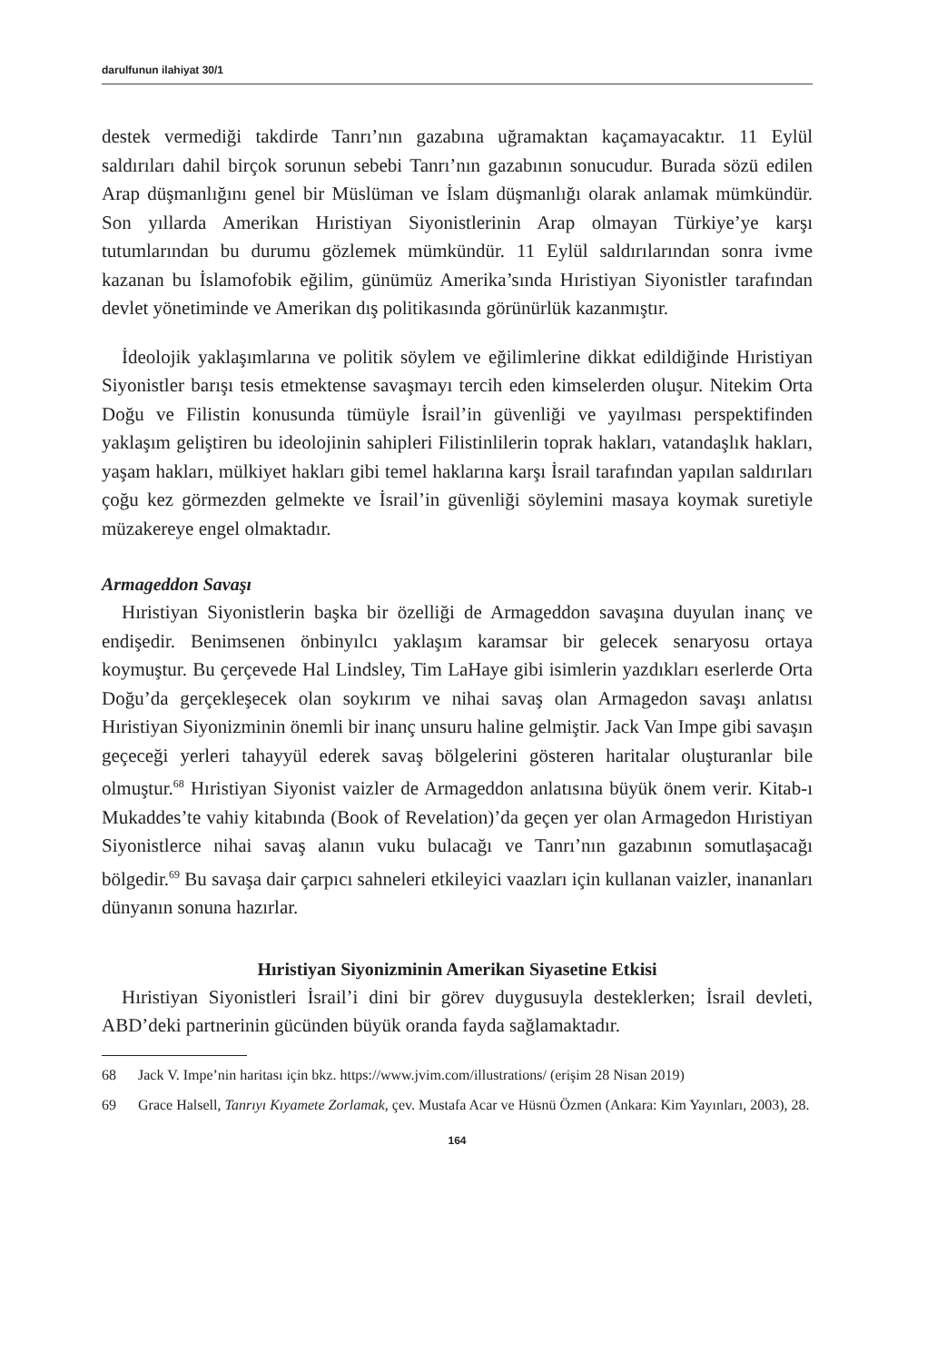darulfunun ilahiyat 30/1
destek vermediği takdirde Tanrı’nın gazabına uğramaktan kaçamayacaktır. 11 Eylül saldırıları dahil birçok sorunun sebebi Tanrı’nın gazabının sonucudur. Burada sözü edilen Arap düşmanlığını genel bir Müslüman ve İslam düşmanlığı olarak anlamak mümkündür. Son yıllarda Amerikan Hıristiyan Siyonistlerinin Arap olmayan Türkiye’ye karşı tutumlarından bu durumu gözlemek mümkündür. 11 Eylül saldırılarından sonra ivme kazanan bu İslamofobik eğilim, günümüz Amerika’sında Hıristiyan Siyonistler tarafından devlet yönetiminde ve Amerikan dış politikasında görünürlük kazanmıştır.
İdeolojik yaklaşımlarına ve politik söylem ve eğilimlerine dikkat edildiğinde Hıristiyan Siyonistler barışı tesis etmektense savaşmayı tercih eden kimselerden oluşur. Nitekim Orta Doğu ve Filistin konusunda tümüyle İsrail’in güvenliği ve yayılması perspektifinden yaklaşım geliştiren bu ideolojinin sahipleri Filistinlilerin toprak hakları, vatandaşlık hakları, yaşam hakları, mülkiyet hakları gibi temel haklarına karşı İsrail tarafından yapılan saldırıları çoğu kez görmezden gelmekte ve İsrail’in güvenliği söylemini masaya koymak suretiyle müzakereye engel olmaktadır.
Armageddon Savaşı
Hıristiyan Siyonistlerin başka bir özelliği de Armageddon savaşına duyulan inanç ve endişedir. Benimsenen önbinyılcı yaklaşım karamsar bir gelecek senaryosu ortaya koymuştur. Bu çerçevede Hal Lindsley, Tim LaHaye gibi isimlerin yazdıkları eserlerde Orta Doğu’da gerçekleşecek olan soykırım ve nihai savaş olan Armagedon savaşı anlatısı Hıristiyan Siyonizminin önemli bir inanç unsuru haline gelmiştir. Jack Van Impe gibi savaşın geçeceği yerleri tahayyül ederek savaş bölgelerini gösteren haritalar oluşturanlar bile olmuştur.<sup>68</sup> Hıristiyan Siyonist vaizler de Armageddon anlatısına büyük önem verir. Kitab-ı Mukaddes’te vahiy kitabında (Book of Revelation)’da geçen yer olan Armagedon Hıristiyan Siyonistlerce nihai savaş alanın vuku bulacağı ve Tanrı’nın gazabının somutlaşacağı bölgedir.<sup>69</sup> Bu savaşa dair çarpıcı sahneleri etkileyici vaazları için kullanan vaizler, inananları dünyanın sonuna hazırlar.
Hıristiyan Siyonizminin Amerikan Siyasetine Etkisi
Hıristiyan Siyonistleri İsrail’i dini bir görev duygusuyla desteklerken; İsrail devleti, ABD’deki partnerinin gücünden büyük oranda fayda sağlamaktadır.
68 Jack V. Impe’nin haritası için bkz. https://www.jvim.com/illustrations/ (erişim 28 Nisan 2019)
69 Grace Halsell, Tanrıyı Kıyamete Zorlamak, çev. Mustafa Acar ve Hüsnü Özmen (Ankara: Kim Yayınları, 2003), 28.
164